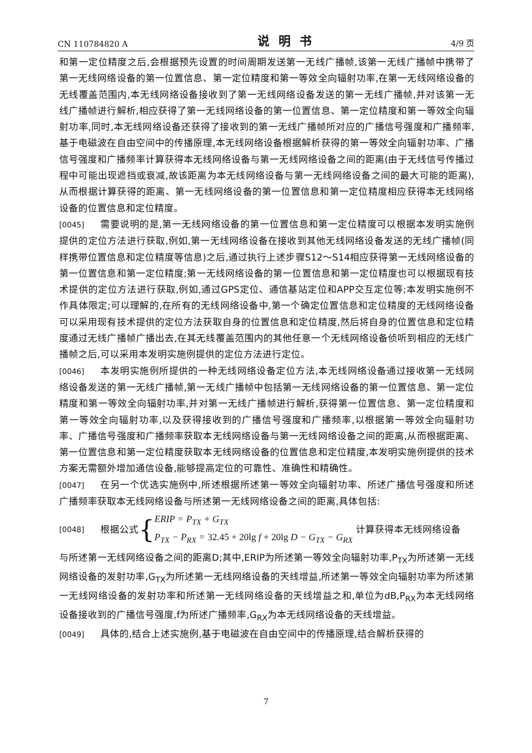CN 110784820 A 说明书 4/9 页
和第一定位精度之后,会根据预先设置的时间周期发送第一无线广播帧,该第一无线广播帧中携带了第一无线网络设备的第一位置信息、第一定位精度和第一等效全向辐射功率,在第一无线网络设备的无线覆盖范围内,本无线网络设备接收到了第一无线网络设备发送的第一无线广播帧,并对该第一无线广播帧进行解析,相应获得了第一无线网络设备的第一位置信息、第一定位精度和第一等效全向辐射功率,同时,本无线网络设备还获得了接收到的第一无线广播帧所对应的广播信号强度和广播频率,基于电磁波在自由空间中的传播原理,本无线网络设备根据解析获得的第一等效全向辐射功率、广播信号强度和广播频率计算获得本无线网络设备与第一无线网络设备之间的距离(由于无线信号传播过程中可能出现遮挡或衰减,故该距离为本无线网络设备与第一无线网络设备之间的最大可能的距离),从而根据计算获得的距离、第一无线网络设备的第一位置信息和第一定位精度相应获得本无线网络设备的位置信息和定位精度。
[0045] 需要说明的是,第一无线网络设备的第一位置信息和第一定位精度可以根据本发明实施例提供的定位方法进行获取,例如,第一无线网络设备在接收到其他无线网络设备发送的无线广播帧(同样携带位置信息和定位精度等信息)之后,通过执行上述步骤S12～S14相应获得第一无线网络设备的第一位置信息和第一定位精度;第一无线网络设备的第一位置信息和第一定位精度也可以根据现有技术提供的定位方法进行获取,例如,通过GPS定位、通信基站定位和APP交互定位等;本发明实施例不作具体限定;可以理解的,在所有的无线网络设备中,第一个确定位置信息和定位精度的无线网络设备可以采用现有技术提供的定位方法获取自身的位置信息和定位精度,然后将自身的位置信息和定位精度通过无线广播帧广播出去,在其无线覆盖范围内的其他任意一个无线网络设备侦听到相应的无线广播帧之后,可以采用本发明实施例提供的定位方法进行定位。
[0046] 本发明实施例所提供的一种无线网络设备定位方法,本无线网络设备通过接收第一无线网络设备发送的第一无线广播帧,第一无线广播帧中包括第一无线网络设备的第一位置信息、第一定位精度和第一等效全向辐射功率,并对第一无线广播帧进行解析,获得第一位置信息、第一定位精度和第一等效全向辐射功率,以及获得接收到的广播信号强度和广播频率,以根据第一等效全向辐射功率、广播信号强度和广播频率获取本无线网络设备与第一无线网络设备之间的距离,从而根据距离、第一位置信息和第一定位精度获取本无线网络设备的位置信息和定位精度,本发明实施例提供的技术方案无需额外增加通信设备,能够提高定位的可靠性、准确性和精确性。
[0047] 在另一个优选实施例中,所述根据所述第一等效全向辐射功率、所述广播信号强度和所述广播频率获取本无线网络设备与所述第一无线网络设备之间的距离,具体包括:
[0048] 根据公式 { ERIP = P<sub>TX</sub> + G<sub>TX</sub>
P<sub>TX</sub> − P<sub>RX</sub> = 32.45 + 20lg f + 20lg D − G<sub>TX</sub> − G<sub>RX</sub> 计算获得本无线网络设备
与所述第一无线网络设备之间的距离D;其中,ERIP为所述第一等效全向辐射功率,P<sub>TX</sub>为所述第一无线网络设备的发射功率,G<sub>TX</sub>为所述第一无线网络设备的天线增益,所述第一等效全向辐射功率为所述第一无线网络设备的发射功率和所述第一无线网络设备的天线增益之和,单位为dB,P<sub>RX</sub>为本无线网络设备接收到的广播信号强度,f为所述广播频率,G<sub>RX</sub>为本无线网络设备的天线增益。
[0049] 具体的,结合上述实施例,基于电磁波在自由空间中的传播原理,结合解析获得的
7